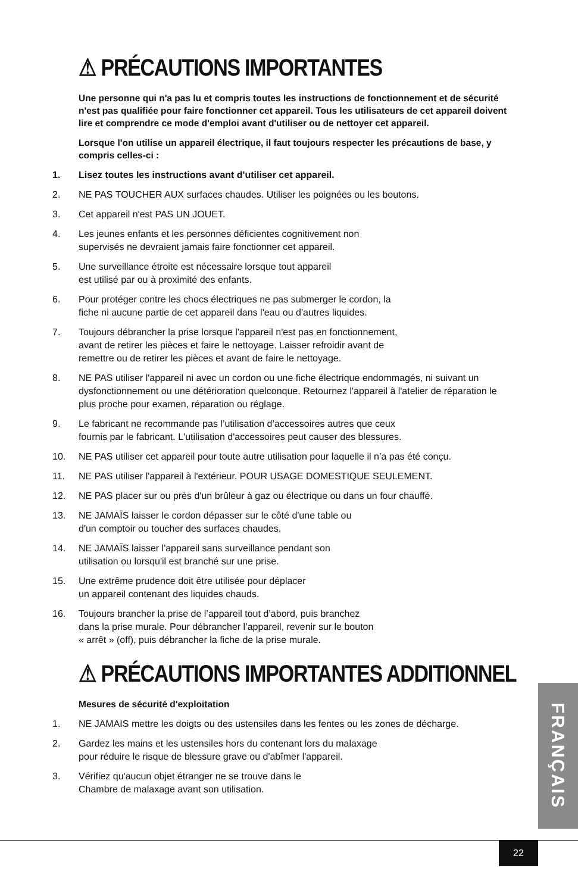⚠ PRÉCAUTIONS IMPORTANTES
Une personne qui n'a pas lu et compris toutes les instructions de fonctionnement et de sécurité n'est pas qualifiée pour faire fonctionner cet appareil. Tous les utilisateurs de cet appareil doivent lire et comprendre ce mode d'emploi avant d'utiliser ou de nettoyer cet appareil.
Lorsque l'on utilise un appareil électrique, il faut toujours respecter les précautions de base, y compris celles-ci :
1. Lisez toutes les instructions avant d'utiliser cet appareil.
2. NE PAS TOUCHER AUX surfaces chaudes. Utiliser les poignées ou les boutons.
3. Cet appareil n'est PAS UN JOUET.
4. Les jeunes enfants et les personnes déficientes cognitivement non
supervisés ne devraient jamais faire fonctionner cet appareil.
5. Une surveillance étroite est nécessaire lorsque tout appareil
est utilisé par ou à proximité des enfants.
6. Pour protéger contre les chocs électriques ne pas submerger le cordon, la
fiche ni aucune partie de cet appareil dans l'eau ou d'autres liquides.
7. Toujours débrancher la prise lorsque l'appareil n'est pas en fonctionnement,
avant de retirer les pièces et faire le nettoyage. Laisser refroidir avant de
remettre ou de retirer les pièces et avant de faire le nettoyage.
8. NE PAS utiliser l'appareil ni avec un cordon ou une fiche électrique endommagés, ni suivant un dysfonctionnement ou une détérioration quelconque. Retournez l'appareil à l'atelier de réparation le plus proche pour examen, réparation ou réglage.
9. Le fabricant ne recommande pas l’utilisation d’accessoires autres que ceux
fournis par le fabricant. L'utilisation d'accessoires peut causer des blessures.
10. NE PAS utiliser cet appareil pour toute autre utilisation pour laquelle il n’a pas été conçu.
11. NE PAS utiliser l'appareil à l'extérieur. POUR USAGE DOMESTIQUE SEULEMENT.
12. NE PAS placer sur ou près d'un brûleur à gaz ou électrique ou dans un four chauffé.
13. NE JAMAÏS laisser le cordon dépasser sur le côté d'une table ou
d'un comptoir ou toucher des surfaces chaudes.
14. NE JAMAÏS laisser l'appareil sans surveillance pendant son
utilisation ou lorsqu'il est branché sur une prise.
15. Une extrême prudence doit être utilisée pour déplacer
un appareil contenant des liquides chauds.
16. Toujours brancher la prise de l’appareil tout d’abord, puis branchez
dans la prise murale. Pour débrancher l’appareil, revenir sur le bouton
« arrêt » (off), puis débrancher la fiche de la prise murale.
⚠ PRÉCAUTIONS IMPORTANTES ADDITIONNEL
Mesures de sécurité d'exploitation
1. NE JAMAIS mettre les doigts ou des ustensiles dans les fentes ou les zones de décharge.
2. Gardez les mains et les ustensiles hors du contenant lors du malaxage
pour réduire le risque de blessure grave ou d'abîmer l'appareil.
3. Vérifiez qu'aucun objet étranger ne se trouve dans le
Chambre de malaxage avant son utilisation.
FRANÇAIS
22